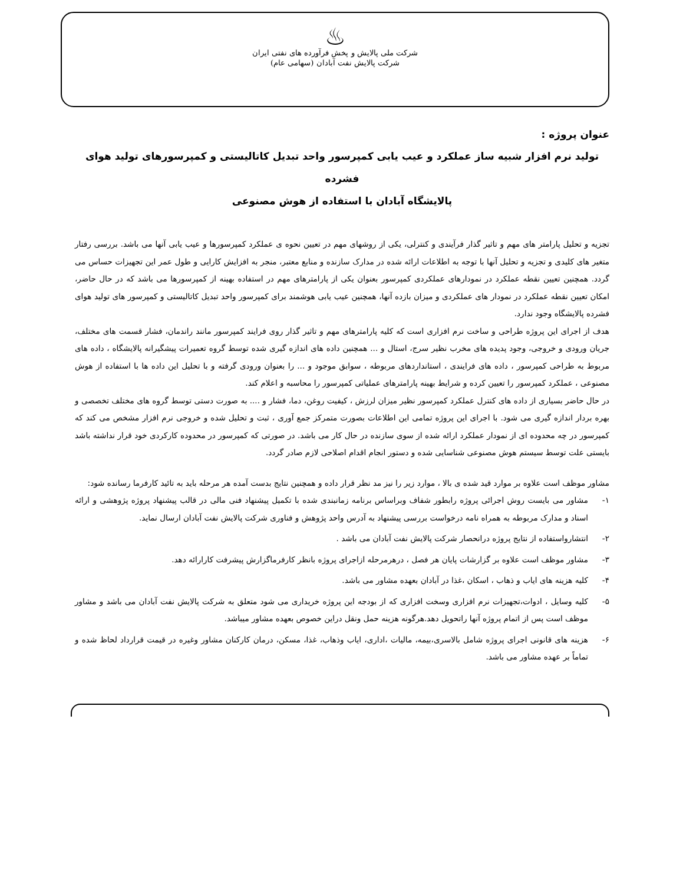♨
شرکت ملی پالایش و پخش فرآورده های نفتی ایران
شرکت پالایش نفت آبادان (سهامی عام)
عنوان پروژه :
تولید نرم افزار شبیه ساز عملکرد و عیب یابی کمپرسور واحد تبدیل کاتالیستی و کمپرسورهای تولید هوای فشرده
پالایشگاه آبادان با استفاده از هوش مصنوعی
تجزیه و تحلیل پارامتر های مهم و تاثیر گذار فرآیندی و کنترلی، یکی از روشهای مهم در تعیین نحوه ی عملکرد کمپرسورها و عیب یابی آنها می باشد. بررسی رفتار متغیر های کلیدی و تجزیه و تحلیل آنها با توجه به اطلاعات ارائه شده در مدارک سازنده و منابع معتبر، منجر به افزایش کارایی و طول عمر این تجهیزات حساس می گردد. همچنین تعیین نقطه عملکرد در نمودارهای عملکردی کمپرسور بعنوان یکی از پارامترهای مهم در استفاده بهینه از کمپرسورها می باشد که در حال حاضر، امکان تعیین نقطه عملکرد در نمودار های عملکردی و میزان بازده آنها، همچنین عیب یابی هوشمند برای کمپرسور واحد تبدیل کاتالیستی و کمپرسور های تولید هوای فشرده پالایشگاه وجود ندارد.
هدف از اجرای این پروژه طراحی و ساخت نرم افزاری است که کلیه پارامترهای مهم و تاثیر گذار روی فرایند کمپرسور مانند راندمان، فشار قسمت های مختلف، جریان ورودی و خروجی، وجود پدیده های مخرب نظیر سرج، استال و ... همچنین داده های اندازه گیری شده توسط گروه تعمیرات پیشگیرانه پالایشگاه ، داده های مربوط به طراحی کمپرسور ، داده های فرایندی ، استانداردهای مربوطه ، سوابق موجود و ... را بعنوان ورودی گرفته و با تحلیل این داده ها با استفاده از هوش مصنوعی ، عملکرد کمپرسور را تعیین کرده و شرایط بهینه پارامترهای عملیاتی کمپرسور را محاسبه و اعلام کند.
در حال حاضر بسیاری از داده های کنترل عملکرد کمپرسور نظیر میزان لرزش ، کیفیت روغن، دما، فشار و .... به صورت دستی توسط گروه های مختلف تخصصی و بهره بردار اندازه گیری می شود. با اجرای این پروژه تمامی این اطلاعات بصورت متمرکز جمع آوری ، ثبت و تحلیل شده و خروجی نرم افزار مشخص می کند که کمپرسور در چه محدوده ای از نمودار عملکرد ارائه شده از سوی سازنده در حال کار می باشد. در صورتی که کمپرسور در محدوده کارکردی خود قرار نداشته باشد بایستی علت توسط سیستم هوش مصنوعی شناسایی شده و دستور انجام اقدام اصلاحی لازم صادر گردد.
مشاور موظف است علاوه بر موارد قید شده ی بالا ، موارد زیر را نیز مد نظر قرار داده و همچنین نتایج بدست آمده هر مرحله باید به تائید کارفرما رسانده شود:
۱- مشاور می بایست روش اجرائی پروژه رابطور شفاف وبراساس برنامه زمانبندی شده با تکمیل پیشنهاد فنی مالی در قالب پیشنهاد پروژه پژوهشی و ارائه اسناد و مدارک مربوطه به همراه نامه درخواست بررسی پیشنهاد به آدرس واحد پژوهش و فناوری شرکت پالایش نفت آبادان ارسال نماید.
۲- انتشارواستفاده از نتایج پروژه درانحصار شرکت پالایش نفت آبادان می باشد .
۳- مشاور موظف است علاوه بر گزارشات پایان هر فصل ، درهرمرحله ازاجرای پروژه بانظر کارفرماگزارش پیشرفت کارارائه دهد.
۴- کلیه هزینه های ایاب و ذهاب ، اسکان ،غذا در آبادان بعهده مشاور می باشد.
۵- کلیه وسایل ، ادوات،تجهیزات نرم افزاری وسخت افزاری که از بودجه این پروژه خریداری می شود متعلق به شرکت پالایش نفت آبادان می باشد و مشاور موظف است پس از اتمام پروژه آنها راتحویل دهد.هرگونه هزینه حمل ونقل دراین خصوص بعهده مشاور میباشد.
۶- هزینه های قانونی اجرای پروژه شامل بالاسری،بیمه، مالیات ،اداری، ایاب وذهاب، غذا، مسکن، درمان کارکنان مشاور وغیره در قیمت قرارداد لحاظ شده و تماماً بر عهده مشاور می باشد.